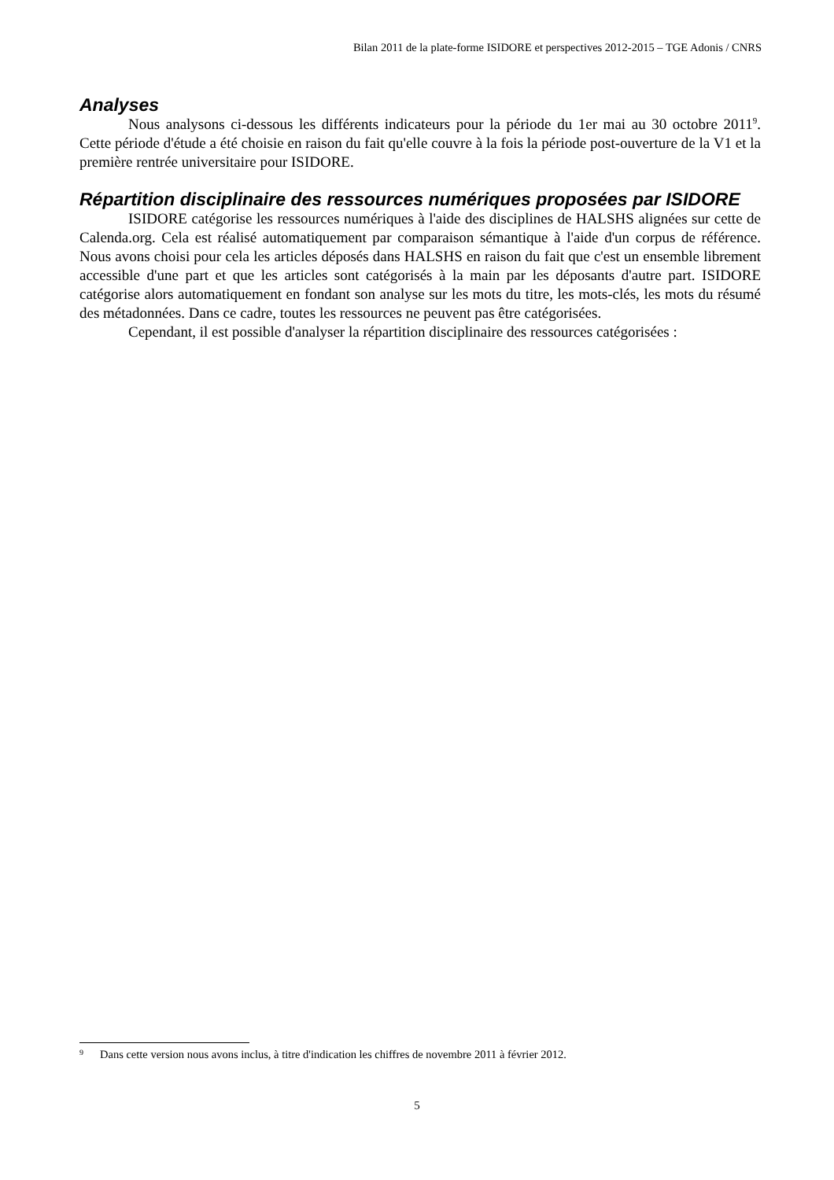Bilan 2011 de la plate-forme ISIDORE et perspectives 2012-2015 – TGE Adonis / CNRS
Analyses
Nous analysons ci-dessous les différents indicateurs pour la période du 1er mai au 30 octobre 2011<sup>9</sup>. Cette période d'étude a été choisie en raison du fait qu'elle couvre à la fois la période post-ouverture de la V1 et la première rentrée universitaire pour ISIDORE.
Répartition disciplinaire des ressources numériques proposées par ISIDORE
ISIDORE catégorise les ressources numériques à l'aide des disciplines de HALSHS alignées sur cette de Calenda.org. Cela est réalisé automatiquement par comparaison sémantique à l'aide d'un corpus de référence. Nous avons choisi pour cela les articles déposés dans HALSHS en raison du fait que c'est un ensemble librement accessible d'une part et que les articles sont catégorisés à la main par les déposants d'autre part. ISIDORE catégorise alors automatiquement en fondant son analyse sur les mots du titre, les mots-clés, les mots du résumé des métadonnées. Dans ce cadre, toutes les ressources ne peuvent pas être catégorisées.
Cependant, il est possible d'analyser la répartition disciplinaire des ressources catégorisées :
9 Dans cette version nous avons inclus, à titre d'indication les chiffres de novembre 2011 à février 2012.
5